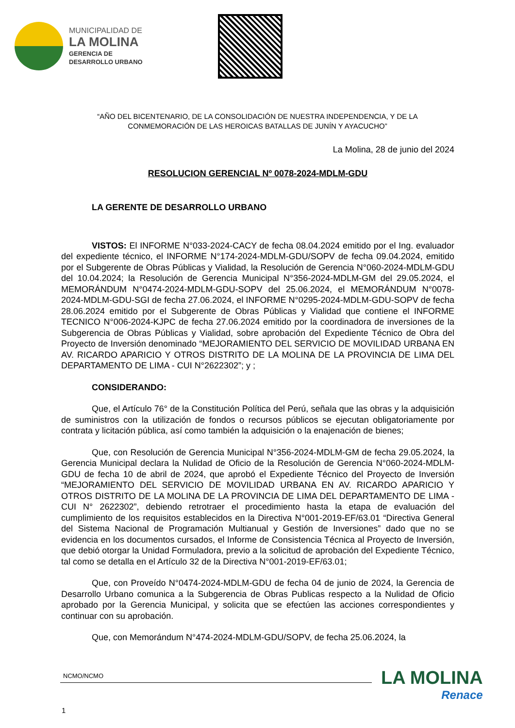MUNICIPALIDAD DE
LA MOLINA
GERENCIA DE
DESARROLLO URBANO
“AÑO DEL BICENTENARIO, DE LA CONSOLIDACIÓN DE NUESTRA INDEPENDENCIA, Y DE LA
CONMEMORACIÓN DE LAS HEROICAS BATALLAS DE JUNÍN Y AYACUCHO”
La Molina, 28 de junio del 2024
RESOLUCION GERENCIAL Nº 0078-2024-MDLM-GDU
LA GERENTE DE DESARROLLO URBANO
VISTOS: El INFORME N°033-2024-CACY de fecha 08.04.2024 emitido por el Ing. evaluador del expediente técnico, el INFORME N°174-2024-MDLM-GDU/SOPV de fecha 09.04.2024, emitido por el Subgerente de Obras Públicas y Vialidad, la Resolución de Gerencia N°060-2024-MDLM-GDU del 10.04.2024; la Resolución de Gerencia Municipal N°356-2024-MDLM-GM del 29.05.2024, el MEMORÁNDUM N°0474-2024-MDLM-GDU-SOPV del 25.06.2024, el MEMORÁNDUM N°0078-2024-MDLM-GDU-SGI de fecha 27.06.2024, el INFORME N°0295-2024-MDLM-GDU-SOPV de fecha 28.06.2024 emitido por el Subgerente de Obras Públicas y Vialidad que contiene el INFORME TECNICO N°006-2024-KJPC de fecha 27.06.2024 emitido por la coordinadora de inversiones de la Subgerencia de Obras Públicas y Vialidad, sobre aprobación del Expediente Técnico de Obra del Proyecto de Inversión denominado “MEJORAMIENTO DEL SERVICIO DE MOVILIDAD URBANA EN AV. RICARDO APARICIO Y OTROS DISTRITO DE LA MOLINA DE LA PROVINCIA DE LIMA DEL DEPARTAMENTO DE LIMA - CUI N°2622302”; y ;
CONSIDERANDO:
Que, el Artículo 76° de la Constitución Política del Perú, señala que las obras y la adquisición de suministros con la utilización de fondos o recursos públicos se ejecutan obligatoriamente por contrata y licitación pública, así como también la adquisición o la enajenación de bienes;
Que, con Resolución de Gerencia Municipal N°356-2024-MDLM-GM de fecha 29.05.2024, la Gerencia Municipal declara la Nulidad de Oficio de la Resolución de Gerencia N°060-2024-MDLM-GDU de fecha 10 de abril de 2024, que aprobó el Expediente Técnico del Proyecto de Inversión “MEJORAMIENTO DEL SERVICIO DE MOVILIDAD URBANA EN AV. RICARDO APARICIO Y OTROS DISTRITO DE LA MOLINA DE LA PROVINCIA DE LIMA DEL DEPARTAMENTO DE LIMA - CUI N° 2622302”, debiendo retrotraer el procedimiento hasta la etapa de evaluación del cumplimiento de los requisitos establecidos en la Directiva N°001-2019-EF/63.01 “Directiva General del Sistema Nacional de Programación Multianual y Gestión de Inversiones” dado que no se evidencia en los documentos cursados, el Informe de Consistencia Técnica al Proyecto de Inversión, que debió otorgar la Unidad Formuladora, previo a la solicitud de aprobación del Expediente Técnico, tal como se detalla en el Artículo 32 de la Directiva N°001-2019-EF/63.01;
Que, con Proveído N°0474-2024-MDLM-GDU de fecha 04 de junio de 2024, la Gerencia de Desarrollo Urbano comunica a la Subgerencia de Obras Publicas respecto a la Nulidad de Oficio aprobado por la Gerencia Municipal, y solicita que se efectúen las acciones correspondientes y continuar con su aprobación.
Que, con Memorándum N°474-2024-MDLM-GDU/SOPV, de fecha 25.06.2024, la
NCMO/NCMO
1
LA MOLINA
Renace